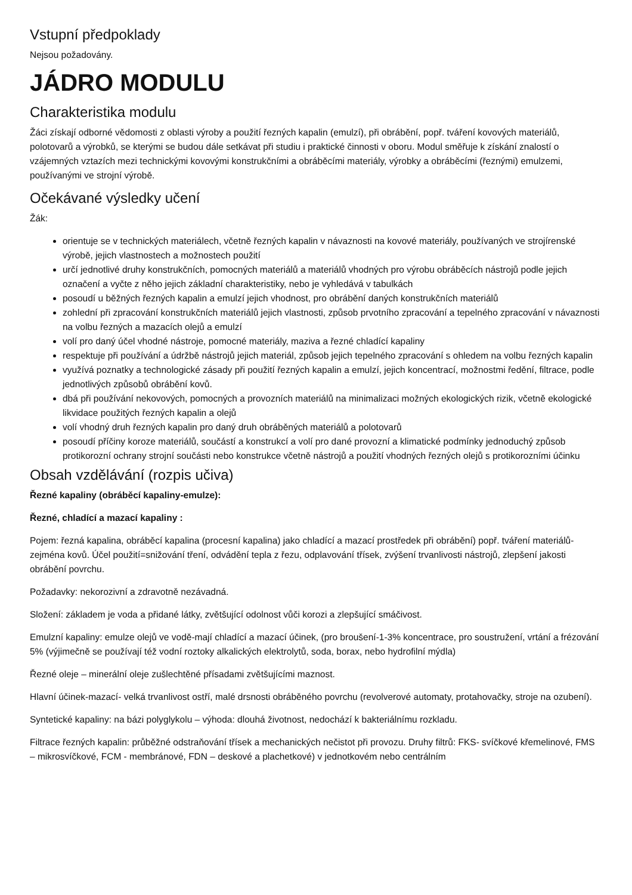Vstupní předpoklady
Nejsou požadovány.
JÁDRO MODULU
Charakteristika modulu
Žáci získají odborné vědomosti z oblasti výroby a použití řezných kapalin (emulzí), při obrábění, popř. tváření kovových materiálů, polotovarů a výrobků, se kterými se budou dále setkávat při studiu i praktické činnosti v oboru. Modul směřuje k získání znalostí o vzájemných vztazích mezi technickými kovovými konstrukčními a obráběcími materiály, výrobky a obráběcími (řeznými) emulzemi, používanými ve strojní výrobě.
Očekávané výsledky učení
Žák:
orientuje se v technických materiálech, včetně řezných kapalin v návaznosti na kovové materiály, používaných ve strojírenské výrobě, jejich vlastnostech a možnostech použití
určí jednotlivé druhy konstrukčních, pomocných materiálů a materiálů vhodných pro výrobu obráběcích nástrojů podle jejich označení a vyčte z něho jejich základní charakteristiky, nebo je vyhledává v tabulkách
posoudí u běžných řezných kapalin a emulzí jejich vhodnost, pro obrábění daných konstrukčních materiálů
zohlední při zpracování konstrukčních materiálů jejich vlastnosti, způsob prvotního zpracování a tepelného zpracování v návaznosti na volbu řezných a mazacích olejů a emulzí
volí pro daný účel vhodné nástroje, pomocné materiály, maziva a řezné chladící kapaliny
respektuje při používání a údržbě nástrojů jejich materiál, způsob jejich tepelného zpracování s ohledem na volbu řezných kapalin
využívá poznatky a technologické zásady při použití řezných kapalin a emulzí, jejich koncentrací, možnostmi ředění, filtrace, podle jednotlivých způsobů obrábění kovů.
dbá při používání nekovových, pomocných a provozních materiálů na minimalizaci možných ekologických rizik, včetně ekologické likvidace použitých řezných kapalin a olejů
volí vhodný druh řezných kapalin pro daný druh obráběných materiálů a polotovarů
posoudí příčiny koroze materiálů, součástí a konstrukcí a volí pro dané provozní a klimatické podmínky jednoduchý způsob protikorozní ochrany strojní součásti nebo konstrukce včetně nástrojů a použití vhodných řezných olejů s protikorozními účinku
Obsah vzdělávání (rozpis učiva)
Řezné kapaliny (obráběcí kapaliny-emulze):
Řezné, chladící a mazací kapaliny :
Pojem: řezná kapalina, obráběcí kapalina (procesní kapalina) jako chladící a mazací prostředek při obrábění) popř. tváření materiálů-zejména kovů. Účel použití=snižování tření, odvádění tepla z řezu, odplavování třísek, zvýšení trvanlivosti nástrojů, zlepšení jakosti obrábění povrchu.
Požadavky: nekorozivní a zdravotně nezávadná.
Složení: základem je voda a přidané látky, zvětšující odolnost vůči korozi a zlepšující smáčivost.
Emulzní kapaliny: emulze olejů ve vodě-mají chladící a mazací účinek, (pro broušení-1-3% koncentrace, pro soustružení, vrtání a frézování 5% (výjimečně se používají též vodní roztoky alkalických elektrolytů, soda, borax, nebo hydrofilní mýdla)
Řezné oleje – minerální oleje zušlechtěné přísadami zvětšujícími maznost.
Hlavní účinek-mazací- velká trvanlivost ostří, malé drsnosti obráběného povrchu (revolverové automaty, protahovačky, stroje na ozubení).
Syntetické kapaliny: na bázi polyglykolu – výhoda: dlouhá životnost, nedochází k bakteriálnímu rozkladu.
Filtrace řezných kapalin: průběžné odstraňování třísek a mechanických nečistot při provozu. Druhy filtrů: FKS- svíčkové křemelinové, FMS – mikrosvíčkové, FCM - membránové, FDN – deskové a plachetkové) v jednotkovém nebo centrálním